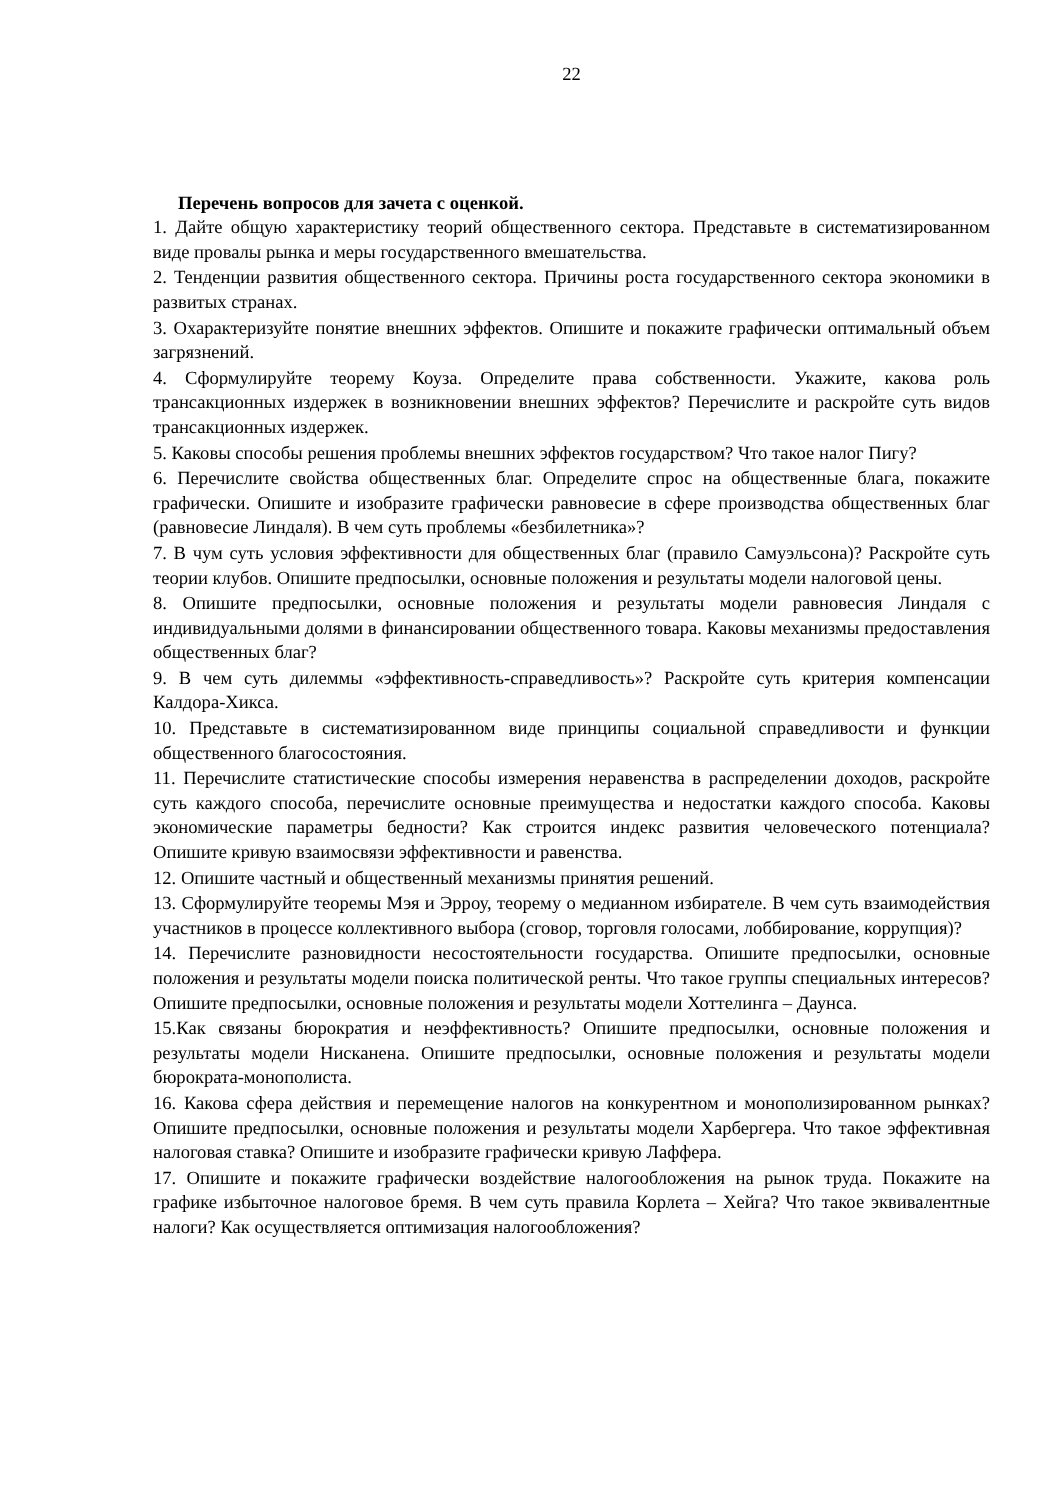22
Перечень вопросов для зачета с оценкой.
1. Дайте общую характеристику теорий общественного сектора. Представьте в систематизированном виде провалы рынка и меры государственного вмешательства.
2. Тенденции развития общественного сектора. Причины роста государственного сектора экономики в развитых странах.
3. Охарактеризуйте понятие внешних эффектов. Опишите и покажите графически оптимальный объем загрязнений.
4. Сформулируйте теорему Коуза. Определите права собственности. Укажите, какова роль трансакционных издержек в возникновении внешних эффектов? Перечислите и раскройте суть видов трансакционных издержек.
5. Каковы способы решения проблемы внешних эффектов государством? Что такое налог Пигу?
6. Перечислите свойства общественных благ. Определите спрос на общественные блага, покажите графически. Опишите и изобразите графически равновесие в сфере производства общественных благ (равновесие Линдаля). В чем суть проблемы «безбилетника»?
7. В чум суть условия эффективности для общественных благ (правило Самуэльсона)? Раскройте суть теории клубов. Опишите предпосылки, основные положения и результаты модели налоговой цены.
8. Опишите предпосылки, основные положения и результаты модели равновесия Линдаля с индивидуальными долями в финансировании общественного товара. Каковы механизмы предоставления общественных благ?
9. В чем суть дилеммы «эффективность-справедливость»? Раскройте суть критерия компенсации Калдора-Хикса.
10. Представьте в систематизированном виде принципы социальной справедливости и функции общественного благосостояния.
11. Перечислите статистические способы измерения неравенства в распределении доходов, раскройте суть каждого способа, перечислите основные преимущества и недостатки каждого способа. Каковы экономические параметры бедности? Как строится индекс развития человеческого потенциала? Опишите кривую взаимосвязи эффективности и равенства.
12. Опишите частный и общественный механизмы принятия решений.
13. Сформулируйте теоремы Мэя и Эрроу, теорему о медианном избирателе. В чем суть взаимодействия участников в процессе коллективного выбора (сговор, торговля голосами, лоббирование, коррупция)?
14. Перечислите разновидности несостоятельности государства. Опишите предпосылки, основные положения и результаты модели поиска политической ренты. Что такое группы специальных интересов? Опишите предпосылки, основные положения и результаты модели Хоттелинга – Даунса.
15.Как связаны бюрократия и неэффективность? Опишите предпосылки, основные положения и результаты модели Нисканена. Опишите предпосылки, основные положения и результаты модели бюрократа-монополиста.
16. Какова сфера действия и перемещение налогов на конкурентном и монополизированном рынках? Опишите предпосылки, основные положения и результаты модели Харбергера. Что такое эффективная налоговая ставка? Опишите и изобразите графически кривую Лаффера.
17. Опишите и покажите графически воздействие налогообложения на рынок труда. Покажите на графике избыточное налоговое бремя. В чем суть правила Корлета – Хейга? Что такое эквивалентные налоги? Как осуществляется оптимизация налогообложения?